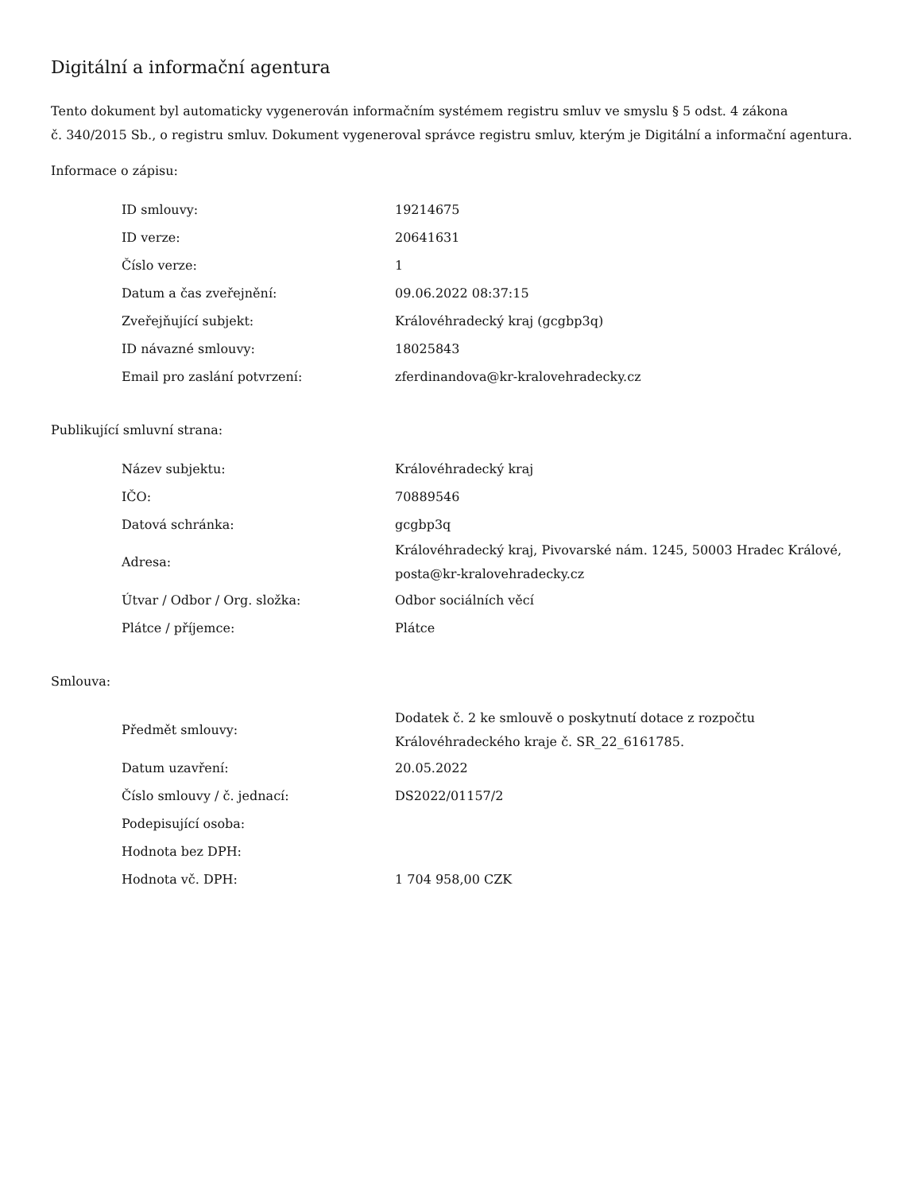Digitální a informační agentura
Tento dokument byl automaticky vygenerován informačním systémem registru smluv ve smyslu § 5 odst. 4 zákona
č. 340/2015 Sb., o registru smluv. Dokument vygeneroval správce registru smluv, kterým je Digitální a informační agentura.
Informace o zápisu:
| ID smlouvy: | 19214675 |
| ID verze: | 20641631 |
| Číslo verze: | 1 |
| Datum a čas zveřejnění: | 09.06.2022 08:37:15 |
| Zveřejňující subjekt: | Královéhradecký kraj (gcgbp3q) |
| ID návazné smlouvy: | 18025843 |
| Email pro zaslání potvrzení: | zferdinandova@kr-kralovehradecky.cz |
Publikující smluvní strana:
| Název subjektu: | Královéhradecký kraj |
| IČO: | 70889546 |
| Datová schránka: | gcgbp3q |
| Adresa: | Královéhradecký kraj, Pivovarské nám. 1245, 50003 Hradec Králové, posta@kr-kralovehradecky.cz |
| Útvar / Odbor / Org. složka: | Odbor sociálních věcí |
| Plátce / příjemce: | Plátce |
Smlouva:
| Předmět smlouvy: | Dodatek č. 2 ke smlouvě o poskytnutí dotace z rozpočtu Královéhradeckého kraje č. SR_22_6161785. |
| Datum uzavření: | 20.05.2022 |
| Číslo smlouvy / č. jednací: | DS2022/01157/2 |
| Podepisující osoba: | |
| Hodnota bez DPH: | |
| Hodnota vč. DPH: | 1 704 958,00 CZK |